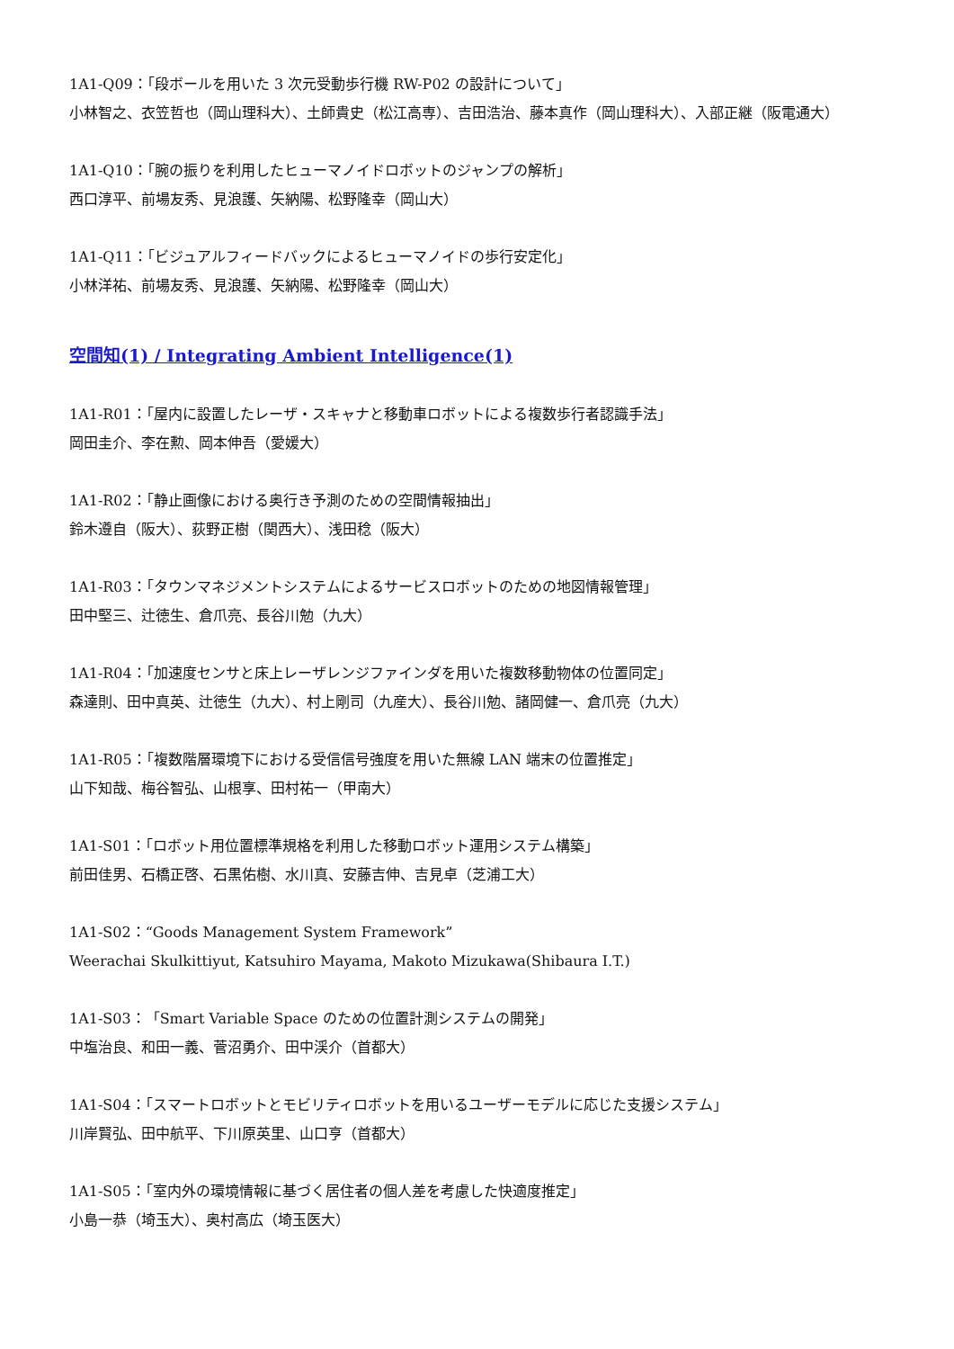1A1-Q09：「段ボールを用いた 3 次元受動歩行機 RW-P02 の設計について」
小林智之、衣笠哲也（岡山理科大）、土師貴史（松江高専）、吉田浩治、藤本真作（岡山理科大）、入部正継（阪電通大）
1A1-Q10：「腕の振りを利用したヒューマノイドロボットのジャンプの解析」
西口淳平、前場友秀、見浪護、矢納陽、松野隆幸（岡山大）
1A1-Q11：「ビジュアルフィードバックによるヒューマノイドの歩行安定化」
小林洋祐、前場友秀、見浪護、矢納陽、松野隆幸（岡山大）
空間知(1) / Integrating Ambient Intelligence(1)
1A1-R01：「屋内に設置したレーザ・スキャナと移動車ロボットによる複数歩行者認識手法」
岡田圭介、李在勲、岡本伸吾（愛媛大）
1A1-R02：「静止画像における奥行き予測のための空間情報抽出」
鈴木遵自（阪大）、荻野正樹（関西大）、浅田稔（阪大）
1A1-R03：「タウンマネジメントシステムによるサービスロボットのための地図情報管理」
田中堅三、辻徳生、倉爪亮、長谷川勉（九大）
1A1-R04：「加速度センサと床上レーザレンジファインダを用いた複数移動物体の位置同定」
森達則、田中真英、辻徳生（九大）、村上剛司（九産大）、長谷川勉、諸岡健一、倉爪亮（九大）
1A1-R05：「複数階層環境下における受信信号強度を用いた無線 LAN 端末の位置推定」
山下知哉、梅谷智弘、山根享、田村祐一（甲南大）
1A1-S01：「ロボット用位置標準規格を利用した移動ロボット運用システム構築」
前田佳男、石橋正啓、石黒佑樹、水川真、安藤吉伸、吉見卓（芝浦工大）
1A1-S02：“Goods Management System Framework”
Weerachai Skulkittiyut, Katsuhiro Mayama, Makoto Mizukawa(Shibaura I.T.)
1A1-S03：「Smart Variable Space のための位置計測システムの開発」
中塩治良、和田一義、菅沼勇介、田中渓介（首都大）
1A1-S04：「スマートロボットとモビリティロボットを用いるユーザーモデルに応じた支援システム」
川岸賢弘、田中航平、下川原英里、山口亨（首都大）
1A1-S05：「室内外の環境情報に基づく居住者の個人差を考慮した快適度推定」
小島一恭（埼玉大）、奥村高広（埼玉医大）